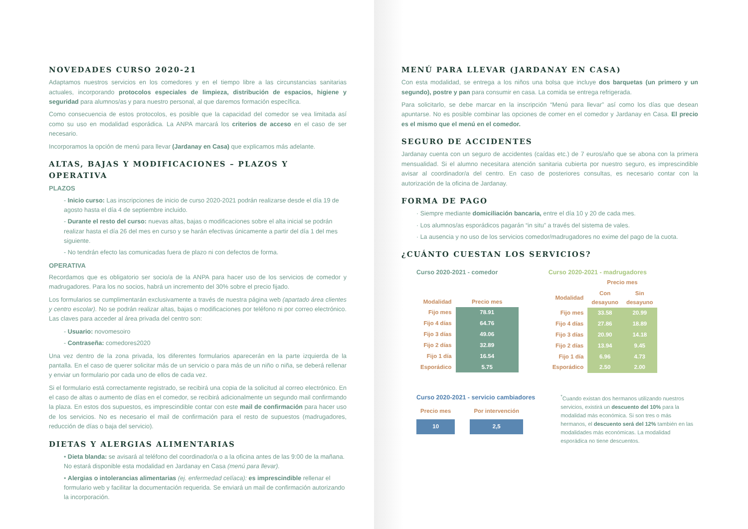NOVEDADES CURSO 2020-21
Adaptamos nuestros servicios en los comedores y en el tiempo libre a las circunstancias sanitarias actuales, incorporando protocolos especiales de limpieza, distribución de espacios, higiene y seguridad para alumnos/as y para nuestro personal, al que daremos formación específica.
Como consecuencia de estos protocolos, es posible que la capacidad del comedor se vea limitada así como su uso en modalidad esporádica. La ANPA marcará los criterios de acceso en el caso de ser necesario.
Incorporamos la opción de menú para llevar (Jardanay en Casa) que explicamos más adelante.
ALTAS, BAJAS Y MODIFICACIONES – PLAZOS Y OPERATIVA
PLAZOS
- Inicio curso: Las inscripciones de inicio de curso 2020-2021 podrán realizarse desde el día 19 de agosto hasta el día 4 de septiembre incluido.
- Durante el resto del curso: nuevas altas, bajas o modificaciones sobre el alta inicial se podrán realizar hasta el día 26 del mes en curso y se harán efectivas únicamente a partir del día 1 del mes siguiente.
- No tendrán efecto las comunicadas fuera de plazo ni con defectos de forma.
OPERATIVA
Recordamos que es obligatorio ser socio/a de la ANPA para hacer uso de los servicios de comedor y madrugadores. Para los no socios, habrá un incremento del 30% sobre el precio fijado.
Los formularios se cumplimentarán exclusivamente a través de nuestra página web (apartado área clientes y centro escolar). No se podrán realizar altas, bajas o modificaciones por teléfono ni por correo electrónico. Las claves para acceder al área privada del centro son:
- Usuario: novomesoiro
- Contraseña: comedores2020
Una vez dentro de la zona privada, los diferentes formularios aparecerán en la parte izquierda de la pantalla. En el caso de querer solicitar más de un servicio o para más de un niño o niña, se deberá rellenar y enviar un formulario por cada uno de ellos de cada vez.
Si el formulario está correctamente registrado, se recibirá una copia de la solicitud al correo electrónico. En el caso de altas o aumento de días en el comedor, se recibirá adicionalmente un segundo mail confirmando la plaza. En estos dos supuestos, es imprescindible contar con este mail de confirmación para hacer uso de los servicios. No es necesario el mail de confirmación para el resto de supuestos (madrugadores, reducción de días o baja del servicio).
DIETAS Y ALERGIAS ALIMENTARIAS
• Dieta blanda: se avisará al teléfono del coordinador/a o a la oficina antes de las 9:00 de la mañana. No estará disponible esta modalidad en Jardanay en Casa (menú para llevar).
• Alergias o intolerancias alimentarias (ej. enfermedad celíaca): es imprescindible rellenar el formulario web y facilitar la documentación requerida. Se enviará un mail de confirmación autorizando la incorporación.
MENÚ PARA LLEVAR (JARDANAY EN CASA)
Con esta modalidad, se entrega a los niños una bolsa que incluye dos barquetas (un primero y un segundo), postre y pan para consumir en casa. La comida se entrega refrigerada.
Para solicitarlo, se debe marcar en la inscripción “Menú para llevar” así como los días que desean apuntarse. No es posible combinar las opciones de comer en el comedor y Jardanay en Casa. El precio es el mismo que el menú en el comedor.
SEGURO DE ACCIDENTES
Jardanay cuenta con un seguro de accidentes (caídas etc.) de 7 euros/año que se abona con la primera mensualidad. Si el alumno necesitara atención sanitaria cubierta por nuestro seguro, es imprescindible avisar al coordinador/a del centro. En caso de posteriores consultas, es necesario contar con la autorización de la oficina de Jardanay.
FORMA DE PAGO
· Siempre mediante domiciliación bancaria, entre el día 10 y 20 de cada mes.
· Los alumnos/as esporádicos pagarán “in situ” a través del sistema de vales.
· La ausencia y no uso de los servicios comedor/madrugadores no exime del pago de la cuota.
¿CUÁNTO CUESTAN LOS SERVICIOS?
Curso 2020-2021 - comedor
| Modalidad | Precio mes |
| --- | --- |
| Fijo mes | 78.91 |
| Fijo 4 días | 64.76 |
| Fijo 3 días | 49.06 |
| Fijo 2 días | 32.89 |
| Fijo 1 día | 16.54 |
| Esporádico | 5.75 |
Curso 2020-2021 - madrugadores
| | Precio mes | |
| --- | --- | --- |
| Modalidad | Con desayuno | Sin desayuno |
| Fijo mes | 33.58 | 20.99 |
| Fijo 4 días | 27.86 | 18.89 |
| Fijo 3 días | 20.90 | 14.18 |
| Fijo 2 días | 13.94 | 9.45 |
| Fijo 1 día | 6.96 | 4.73 |
| Esporádico | 2.50 | 2.00 |
Curso 2020-2021 - servicio cambiadores
| Precio mes | Por intervención |
| --- | --- |
| 10 | 2,5 |
<sup>*</sup> Cuando existan dos hermanos utilizando nuestros servicios, existirá un descuento del 10% para la modalidad más económica. Si son tres o más hermanos, el descuento será del 12% también en las modalidades más económicas. La modalidad esporádica no tiene descuentos.